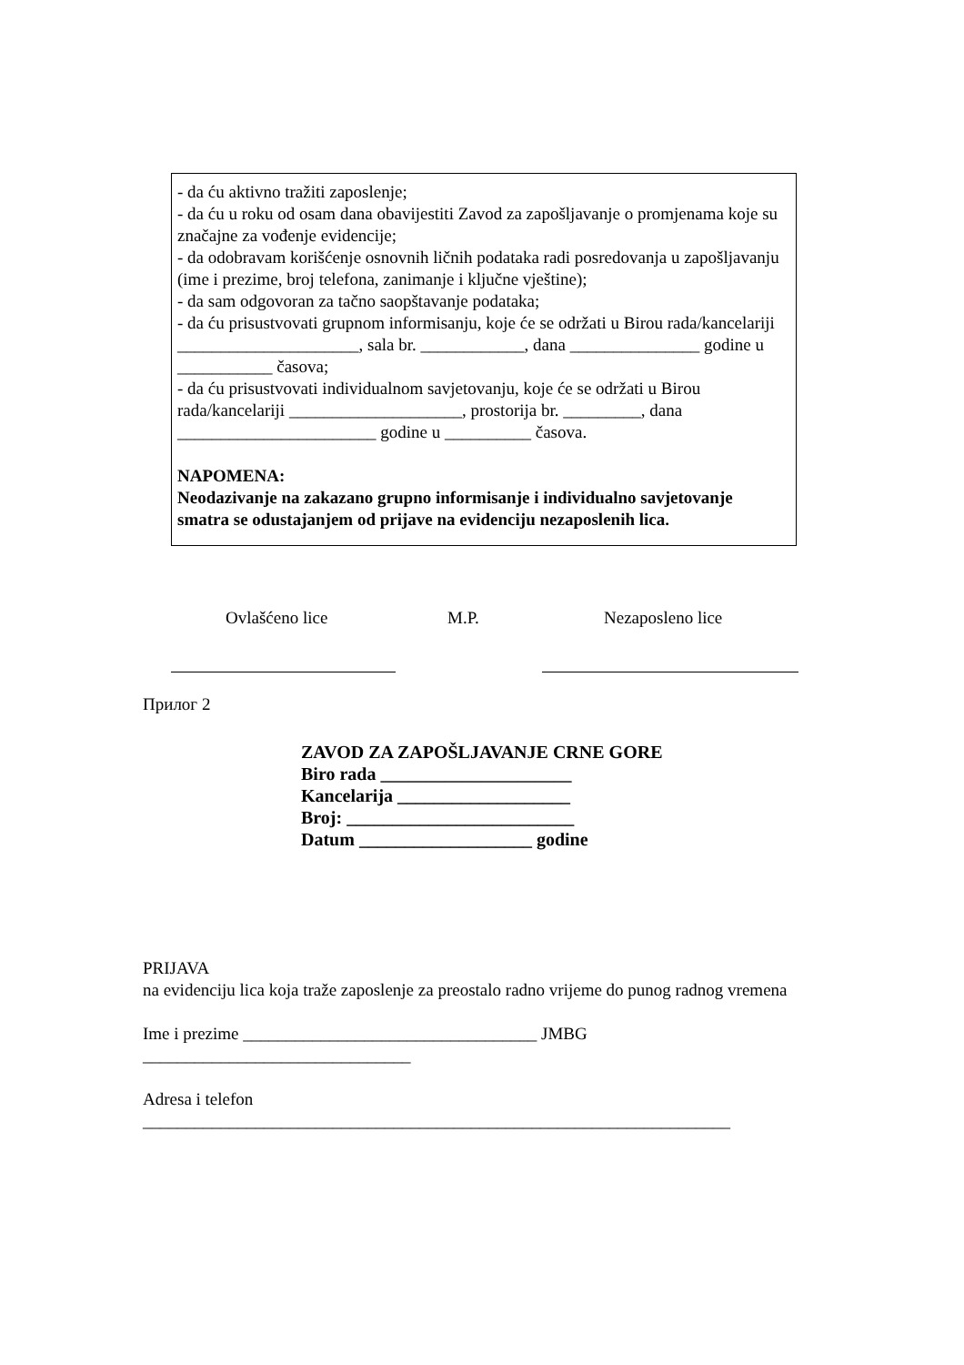- da ću aktivno tražiti zaposlenje;
- da ću u roku od osam dana obavijestiti Zavod za zapošljavanje o promjenama koje su značajne za vođenje evidencije;
- da odobravam korišćenje osnovnih ličnih podataka radi posredovanja u zapošljavanju (ime i prezime, broj telefona, zanimanje i ključne vještine);
- da sam odgovoran za tačno saopštavanje podataka;
- da ću prisustvovati grupnom informisanju, koje će se održati u Birou rada/kancelariji _____________________, sala br. ____________, dana _______________ godine u ___________ časova;
- da ću prisustvovati individualnom savjetovanju, koje će se održati u Birou rada/kancelariji ____________________, prostorija br. _________, dana _______________________ godine u __________ časova.
NAPOMENA:
Neodazivanje na zakazano grupno informisanje i individualno savjetovanje smatra se odustajanjem od prijave na evidenciju nezaposlenih lica.
Ovlašćeno lice M.P. Nezaposleno lice
Прилог 2
ZAVOD ZA ZAPOŠLJAVANJE CRNE GORE
Biro rada _____________________
Kancelarija ___________________
Broj: _________________________
Datum ___________________ godine
PRIJAVA
na evidenciju lica koja traže zaposlenje za preostalo radno vrijeme do punog radnog vremena
Ime i prezime __________________________________ JMBG
_______________________________
Adresa i telefon
____________________________________________________________________